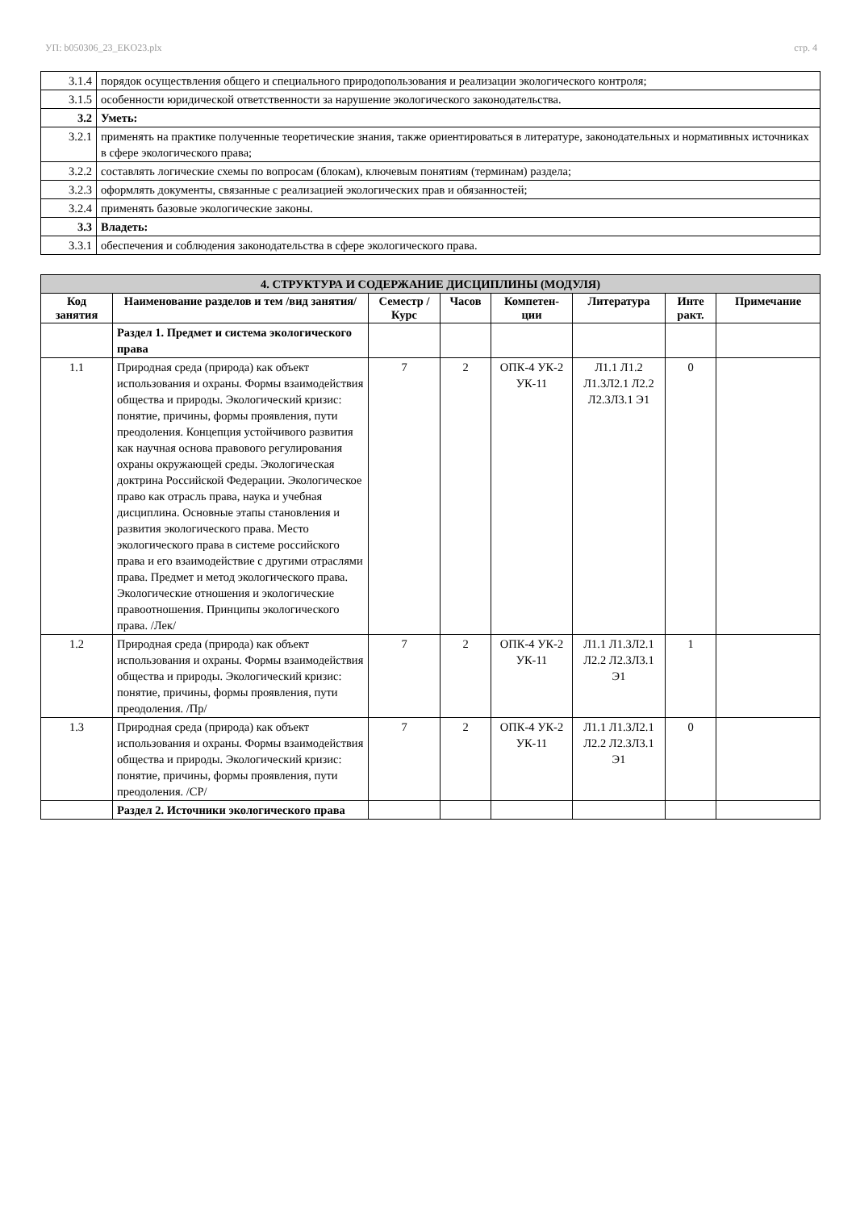УП: b050306_23_EKO23.plx стр. 4
| 3.1.4 | порядок осуществления общего и специального природопользования и реализации экологического контроля; |
| 3.1.5 | особенности юридической ответственности за нарушение экологического законодательства. |
| 3.2 | Уметь: |
| 3.2.1 | применять на практике полученные теоретические знания, также ориентироваться в литературе, законодательных и нормативных источниках в сфере экологического права; |
| 3.2.2 | составлять логические схемы по вопросам (блокам), ключевым понятиям (терминам) раздела; |
| 3.2.3 | оформлять документы, связанные с реализацией экологических прав и обязанностей; |
| 3.2.4 | применять базовые экологические законы. |
| 3.3 | Владеть: |
| 3.3.1 | обеспечения и соблюдения законодательства в сфере экологического права. |
| 4. СТРУКТУРА И СОДЕРЖАНИЕ ДИСЦИПЛИНЫ (МОДУЛЯ) | | | | | | | |
| Код занятия | Наименование разделов и тем /вид занятия/ | Семестр / Курс | Часов | Компетен-ции | Литература | Инте ракт. | Примечание |
| | Раздел 1. Предмет и система экологического права | | | | | | |
| 1.1 | Природная среда (природа) как объект использования и охраны. Формы взаимодействия общества и природы. Экологический кризис: понятие, причины, формы проявления, пути преодоления. Концепция устойчивого развития как научная основа правового регулирования охраны окружающей среды. Экологическая доктрина Российской Федерации. Экологическое право как отрасль права, наука и учебная дисциплина. Основные этапы становления и развития экологического права. Место экологического права в системе российского права и его взаимодействие с другими отраслями права. Предмет и метод экологического права. Экологические отношения и экологические правоотношения. Принципы экологического права. /Лек/ | 7 | 2 | ОПК-4 УК-2 УК-11 | Л1.1 Л1.2 Л1.3Л2.1 Л2.2 Л2.3Л3.1 Э1 | 0 | |
| 1.2 | Природная среда (природа) как объект использования и охраны. Формы взаимодействия общества и природы. Экологический кризис: понятие, причины, формы проявления, пути преодоления. /Пр/ | 7 | 2 | ОПК-4 УК-2 УК-11 | Л1.1 Л1.3Л2.1 Л2.2 Л2.3Л3.1 Э1 | 1 | |
| 1.3 | Природная среда (природа) как объект использования и охраны. Формы взаимодействия общества и природы. Экологический кризис: понятие, причины, формы проявления, пути преодоления. /СР/ | 7 | 2 | ОПК-4 УК-2 УК-11 | Л1.1 Л1.3Л2.1 Л2.2 Л2.3Л3.1 Э1 | 0 | |
| | Раздел 2. Источники экологического права | | | | | | |